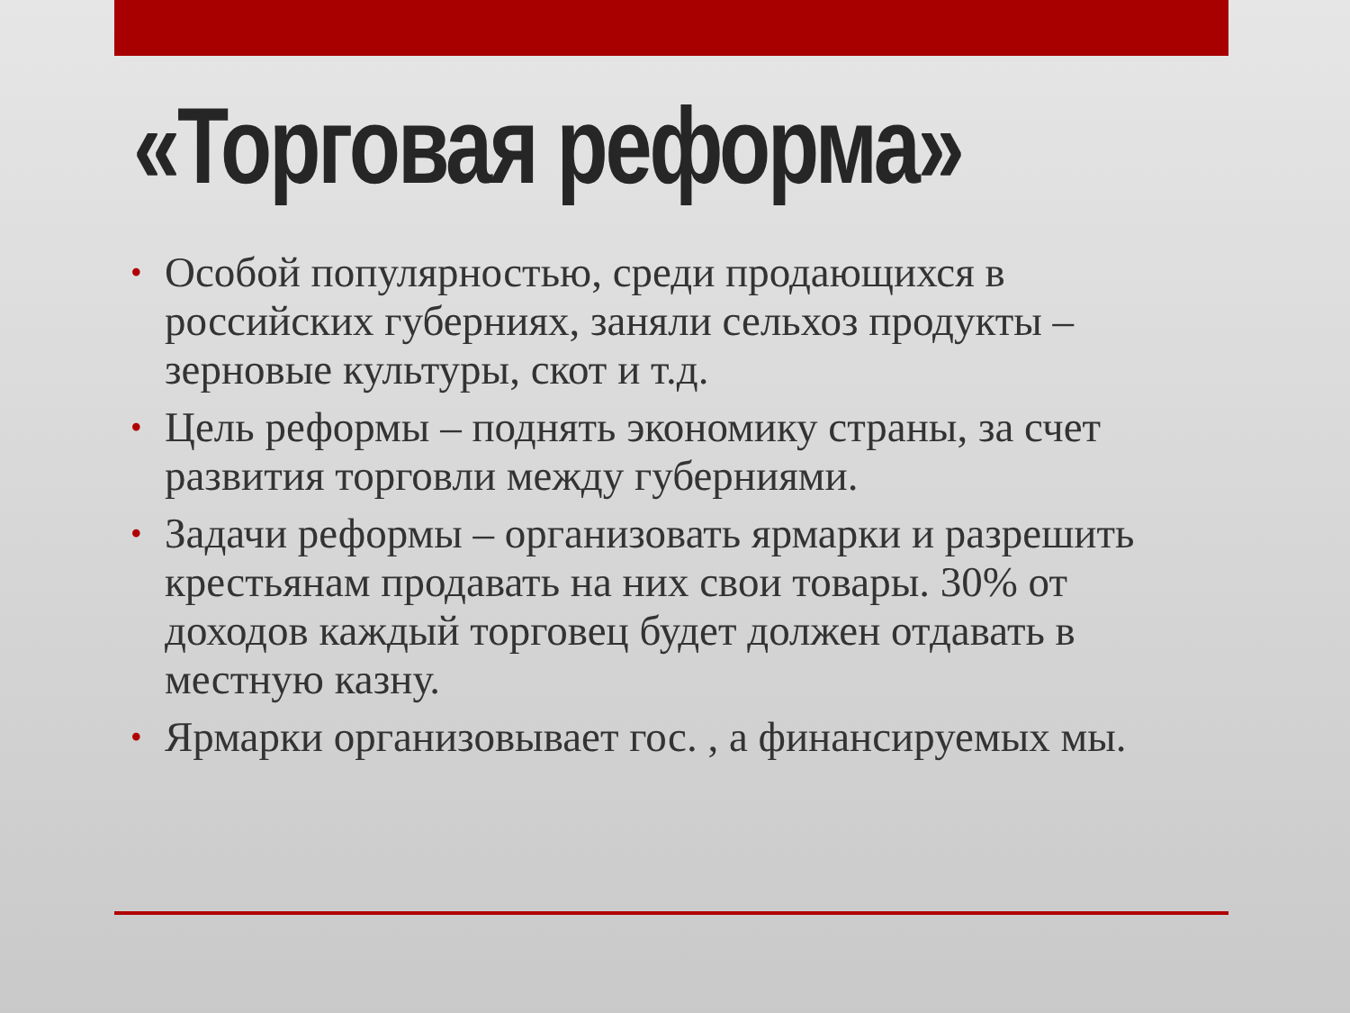«Торговая реформа»
• Особой популярностью, среди продающихся в российских губерниях, заняли сельхоз продукты – зерновые культуры, скот и т.д.
• Цель реформы – поднять экономику страны, за счет развития торговли между губерниями.
• Задачи реформы – организовать ярмарки и разрешить крестьянам продавать на них свои товары. 30% от доходов каждый торговец будет должен отдавать в местную казну.
• Ярмарки организовывает гос. , а финансируемых мы.